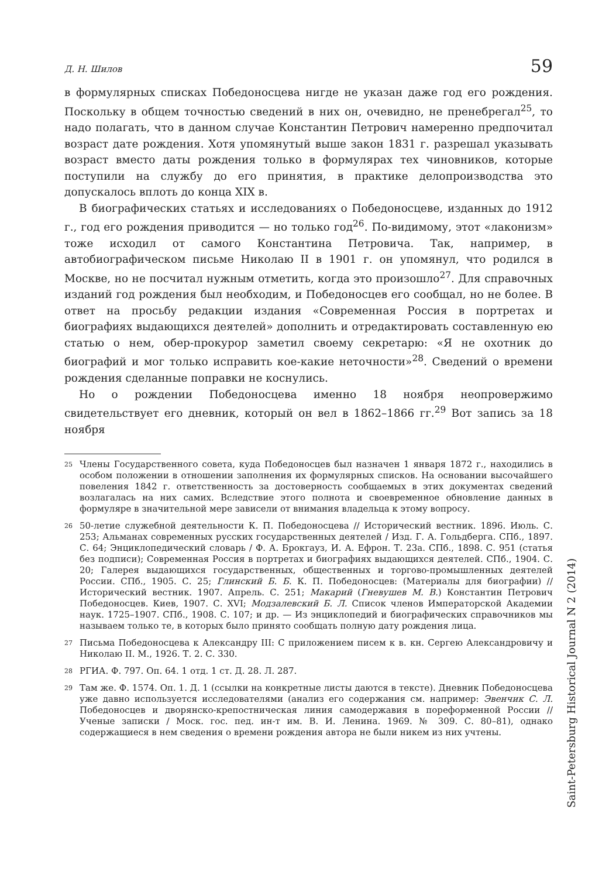Д. Н. Шилов 59
в формулярных списках Победоносцева нигде не указан даже год его рождения. Поскольку в общем точностью сведений в них он, очевидно, не пренебрегал<sup>25</sup>, то надо полагать, что в данном случае Константин Петрович намеренно предпочитал возраст дате рождения. Хотя упомянутый выше закон 1831 г. разрешал указывать возраст вместо даты рождения только в формулярах тех чиновников, которые поступили на службу до его принятия, в практике делопроизводства это допускалось вплоть до конца XIX в.
В биографических статьях и исследованиях о Победоносцеве, изданных до 1912 г., год его рождения приводится — но только год<sup>26</sup>. По-видимому, этот «лаконизм» тоже исходил от самого Константина Петровича. Так, например, в автобиографическом письме Николаю II в 1901 г. он упомянул, что родился в Москве, но не посчитал нужным отметить, когда это произошло<sup>27</sup>. Для справочных изданий год рождения был необходим, и Победоносцев его сообщал, но не более. В ответ на просьбу редакции издания «Современная Россия в портретах и биографиях выдающихся деятелей» дополнить и отредактировать составленную ею статью о нем, обер-прокурор заметил своему секретарю: «Я не охотник до биографий и мог только исправить кое-какие неточности»<sup>28</sup>. Сведений о времени рождения сделанные поправки не коснулись.
Но о рождении Победоносцева именно 18 ноября неопровержимо свидетельствует его дневник, который он вел в 1862–1866 гг.<sup>29</sup> Вот запись за 18 ноября
<sup>25</sup>
Члены Государственного совета, куда Победоносцев был назначен 1 января 1872 г., находились в особом положении в отношении заполнения их формулярных списков. На основании высочайшего повеления 1842 г. ответственность за достоверность сообщаемых в этих документах сведений возлагалась на них самих. Вследствие этого полнота и своевременное обновление данных в формуляре в значительной мере зависели от внимания владельца к этому вопросу.
<sup>26</sup>
50-летие служебной деятельности К. П. Победоносцева // Исторический вестник. 1896. Июль. С. 253; Альманах современных русских государственных деятелей / Изд. Г. А. Гольдберга. СПб., 1897. С. 64; Энциклопедический словарь / Ф. А. Брокгауз, И. А. Ефрон. Т. 23а. СПб., 1898. С. 951 (статья без подписи); Современная Россия в портретах и биографиях выдающихся деятелей. СПб., 1904. С. 20; Галерея выдающихся государственных, общественных и торгово-промышленных деятелей России. СПб., 1905. С. 25; Глинский Б. Б. К. П. Победоносцев: (Материалы для биографии) // Исторический вестник. 1907. Апрель. С. 251; Макарий (Гневушев М. В.) Константин Петрович Победоносцев. Киев, 1907. С. XVI; Модзалевский Б. Л. Список членов Императорской Академии наук. 1725–1907. СПб., 1908. С. 107; и др. — Из энциклопедий и биографических справочников мы называем только те, в которых было принято сообщать полную дату рождения лица.
<sup>27</sup>
Письма Победоносцева к Александру III: С приложением писем к в. кн. Сергею Александровичу и Николаю II. М., 1926. Т. 2. С. 330.
<sup>28</sup>
РГИА. Ф. 797. Оп. 64. 1 отд. 1 ст. Д. 28. Л. 287.
<sup>29</sup>
Там же. Ф. 1574. Оп. 1. Д. 1 (ссылки на конкретные листы даются в тексте). Дневник Победоносцева уже давно используется исследователями (анализ его содержания см. например: Эвенчик С. Л. Победоносцев и дворянско-крепостническая линия самодержавия в пореформенной России // Ученые записки / Моск. гос. пед. ин-т им. В. И. Ленина. 1969. № 309. С. 80–81), однако содержащиеся в нем сведения о времени рождения автора не были никем из них учтены.
Saint-Petersburg Historical Journal N 2 (2014)